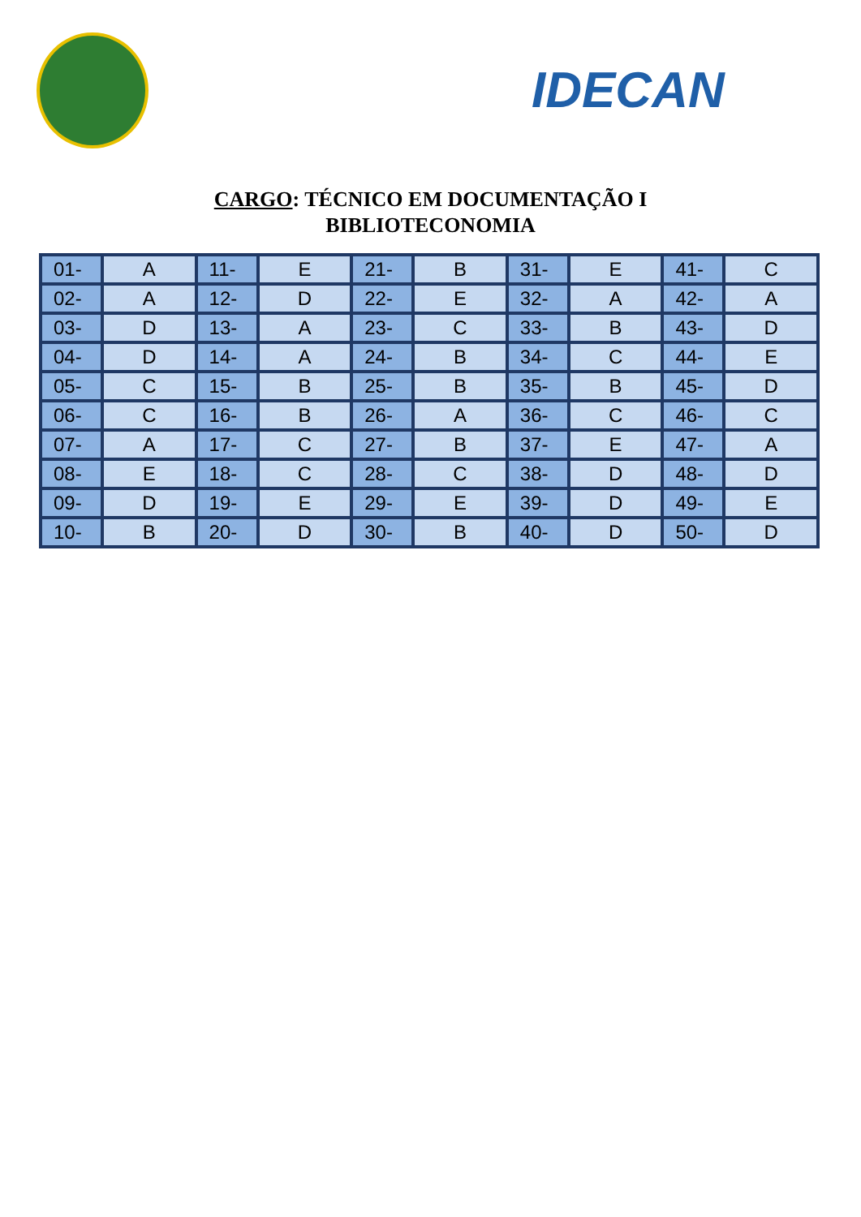IDECAN
CARGO: TÉCNICO EM DOCUMENTAÇÃO I
BIBLIOTECONOMIA
| 01- | A | 11- | E | 21- | B | 31- | E | 41- | C |
| 02- | A | 12- | D | 22- | E | 32- | A | 42- | A |
| 03- | D | 13- | A | 23- | C | 33- | B | 43- | D |
| 04- | D | 14- | A | 24- | B | 34- | C | 44- | E |
| 05- | C | 15- | B | 25- | B | 35- | B | 45- | D |
| 06- | C | 16- | B | 26- | A | 36- | C | 46- | C |
| 07- | A | 17- | C | 27- | B | 37- | E | 47- | A |
| 08- | E | 18- | C | 28- | C | 38- | D | 48- | D |
| 09- | D | 19- | E | 29- | E | 39- | D | 49- | E |
| 10- | B | 20- | D | 30- | B | 40- | D | 50- | D |